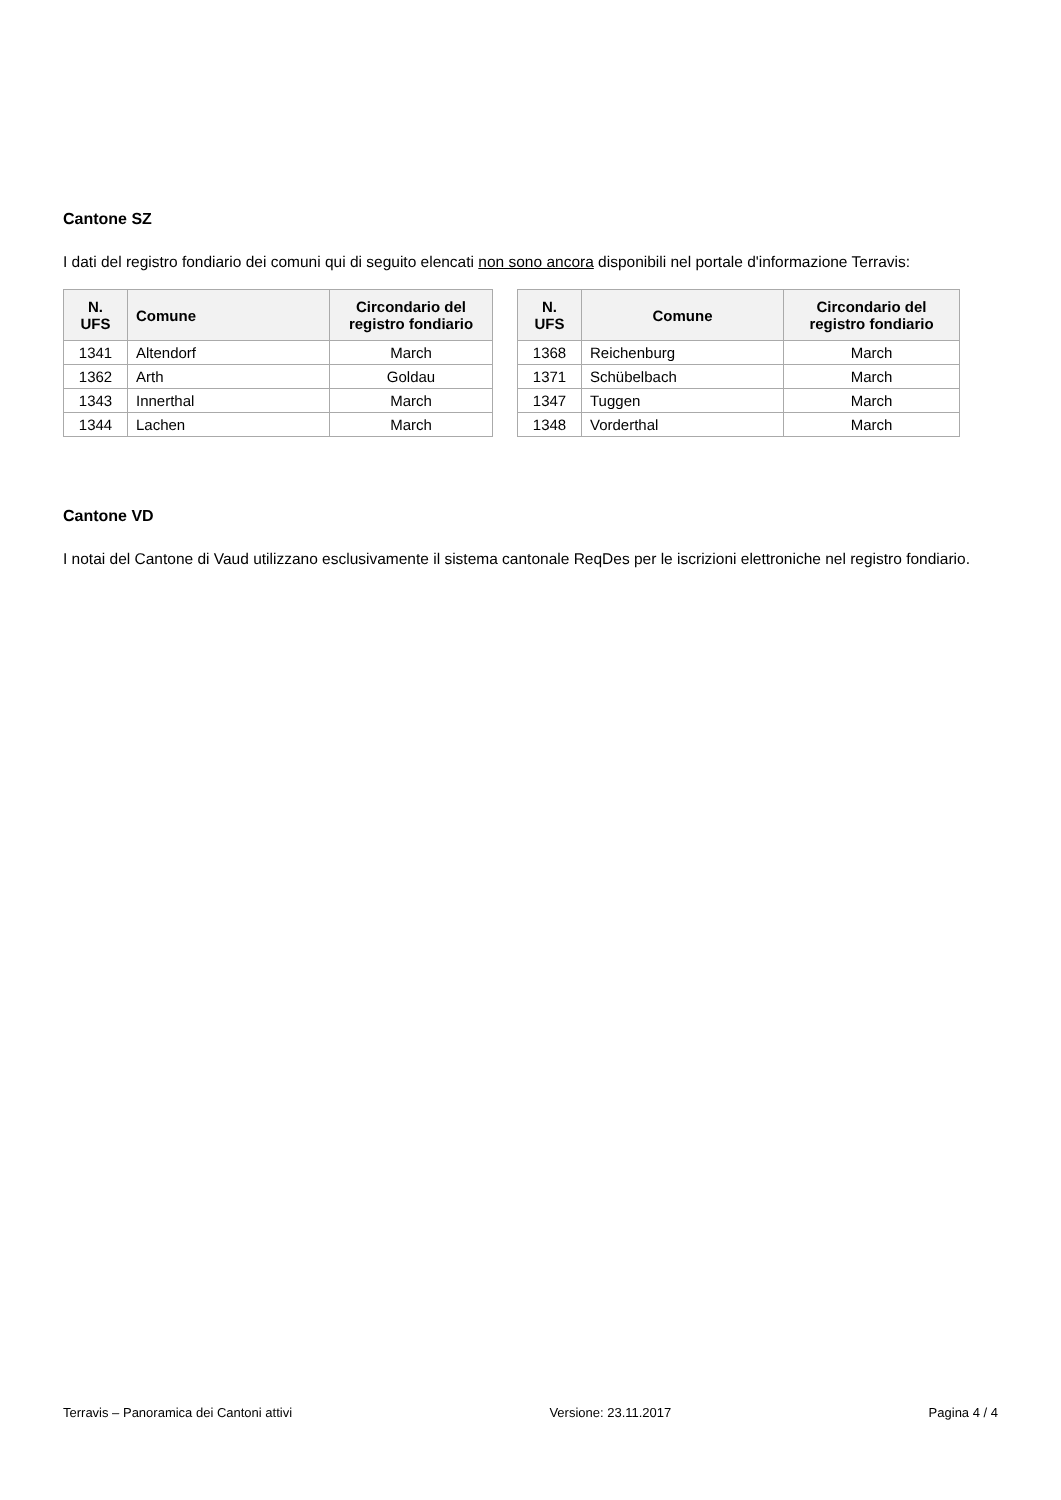Cantone SZ
I dati del registro fondiario dei comuni qui di seguito elencati non sono ancora disponibili nel portale d'informazione Terravis:
| N. UFS | Comune | Circondario del registro fondiario |
| --- | --- | --- |
| 1341 | Altendorf | March |
| 1362 | Arth | Goldau |
| 1343 | Innerthal | March |
| 1344 | Lachen | March |
| N. UFS | Comune | Circondario del registro fondiario |
| --- | --- | --- |
| 1368 | Reichenburg | March |
| 1371 | Schübelbach | March |
| 1347 | Tuggen | March |
| 1348 | Vorderthal | March |
Cantone VD
I notai del Cantone di Vaud utilizzano esclusivamente il sistema cantonale ReqDes per le iscrizioni elettroniche nel registro fondiario.
Terravis – Panoramica dei Cantoni attivi Versione: 23.11.2017 Pagina 4 / 4